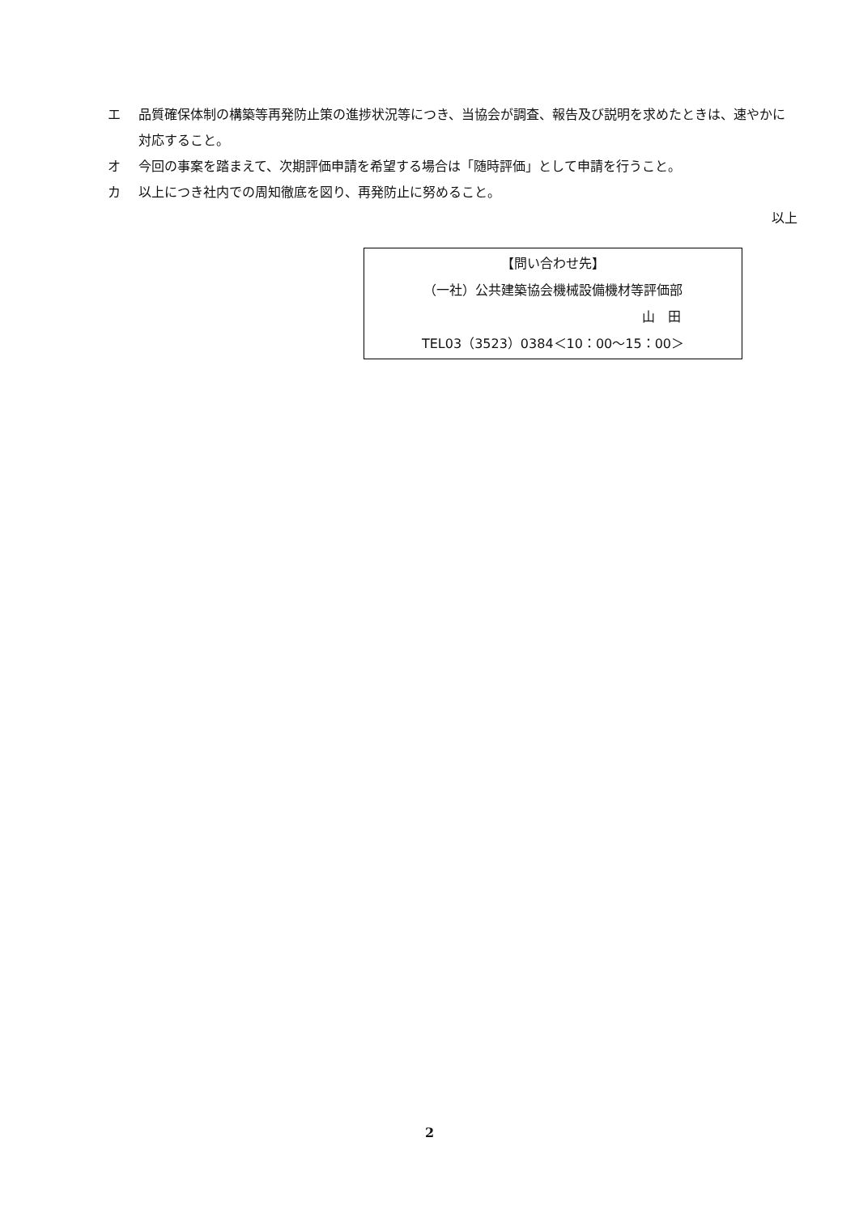エ 品質確保体制の構築等再発防止策の進捗状況等につき、当協会が調査、報告及び説明を求めたときは、速やかに対応すること。
オ 今回の事案を踏まえて、次期評価申請を希望する場合は「随時評価」として申請を行うこと。
カ 以上につき社内での周知徹底を図り、再発防止に努めること。
以上
【問い合わせ先】
（一社）公共建築協会機械設備機材等評価部
山　田
TEL03（3523）0384＜10：00〜15：00＞
2